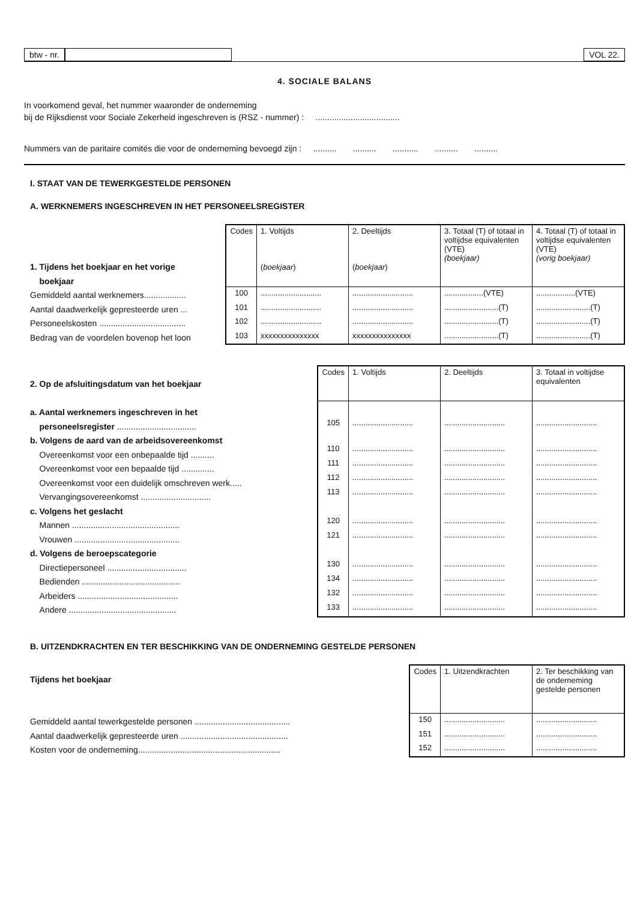btw - nr. VOL 22.
4. SOCIALE BALANS
In voorkomend geval, het nummer waaronder de onderneming
bij de Rijksdienst voor Sociale Zekerheid ingeschreven is (RSZ - nummer) : ....................................
Nummers van de paritaire comités die voor de onderneming bevoegd zijn : .......... .......... ........... .......... ..........
I. STAAT VAN DE TEWERKGESTELDE PERSONEN
A. WERKNEMERS INGESCHREVEN IN HET PERSONEELSREGISTER
1. Tijdens het boekjaar en het vorige
boekjaar
Gemiddeld aantal werknemers..................
Aantal daadwerkelijk gepresteerde uren ...
Personeelskosten .....................................
Bedrag van de voordelen bovenop het loon
| Codes | 1. Voltijds ( boekjaar ) | 2. Deeltijds ( boekjaar ) | 3. Totaal (T) of totaal in voltijdse equivalenten (VTE) (boekjaar) | 4. Totaal (T) of totaal in voltijdse equivalenten (VTE) (vorig boekjaar) |
| --- | --- | --- | --- | --- |
| 100 | ............................ | ............................ | ..................(VTE) | ..................(VTE) |
| 101 | ............................ | ............................ | .........................(T) | .........................(T) |
| 102 | ............................ | ............................ | .........................(T) | .........................(T) |
| 103 | xxxxxxxxxxxxxxx | xxxxxxxxxxxxxxx | .........................(T) | .........................(T) |
2. Op de afsluitingsdatum van het boekjaar
a. Aantal werknemers ingeschreven in het
personeelsregister ..................................
b. Volgens de aard van de arbeidsovereenkomst
Overeenkomst voor een onbepaalde tijd ..........
Overeenkomst voor een bepaalde tijd ..............
Overeenkomst voor een duidelijk omschreven werk.....
Vervangingsovereenkomst ..............................
c. Volgens het geslacht
Mannen ..............................................
Vrouwen .............................................
d. Volgens de beroepscategorie
Directiepersoneel ..................................
Bedienden ..........................................
Arbeiders ...........................................
Andere ..............................................
| Codes | 1. Voltijds | 2. Deeltijds | 3. Totaal in voltijdse equivalenten |
| --- | --- | --- | --- |
| 105 | ............................ | ............................ | ............................ |
| 110 | ............................ | ............................ | ............................ |
| 111 | ............................ | ............................ | ............................ |
| 112 | ............................ | ............................ | ............................ |
| 113 | ............................ | ............................ | ............................ |
| 120 | ............................ | ............................ | ............................ |
| 121 | ............................ | ............................ | ............................ |
| 130 | ............................ | ............................ | ............................ |
| 134 | ............................ | ............................ | ............................ |
| 132 | ............................ | ............................ | ............................ |
| 133 | ............................ | ............................ | ............................ |
B. UITZENDKRACHTEN EN TER BESCHIKKING VAN DE ONDERNEMING GESTELDE PERSONEN
Tijdens het boekjaar
Gemiddeld aantal tewerkgestelde personen .........................................
Aantal daadwerkelijk gepresteerde uren ..............................................
Kosten voor de onderneming.............................................................
| Codes | 1. Uitzendkrachten | 2. Ter beschikking van de onder­neming gestelde personen |
| --- | --- | --- |
| 150 | ............................ | ............................ |
| 151 | ............................ | ............................ |
| 152 | ............................ | ............................ |